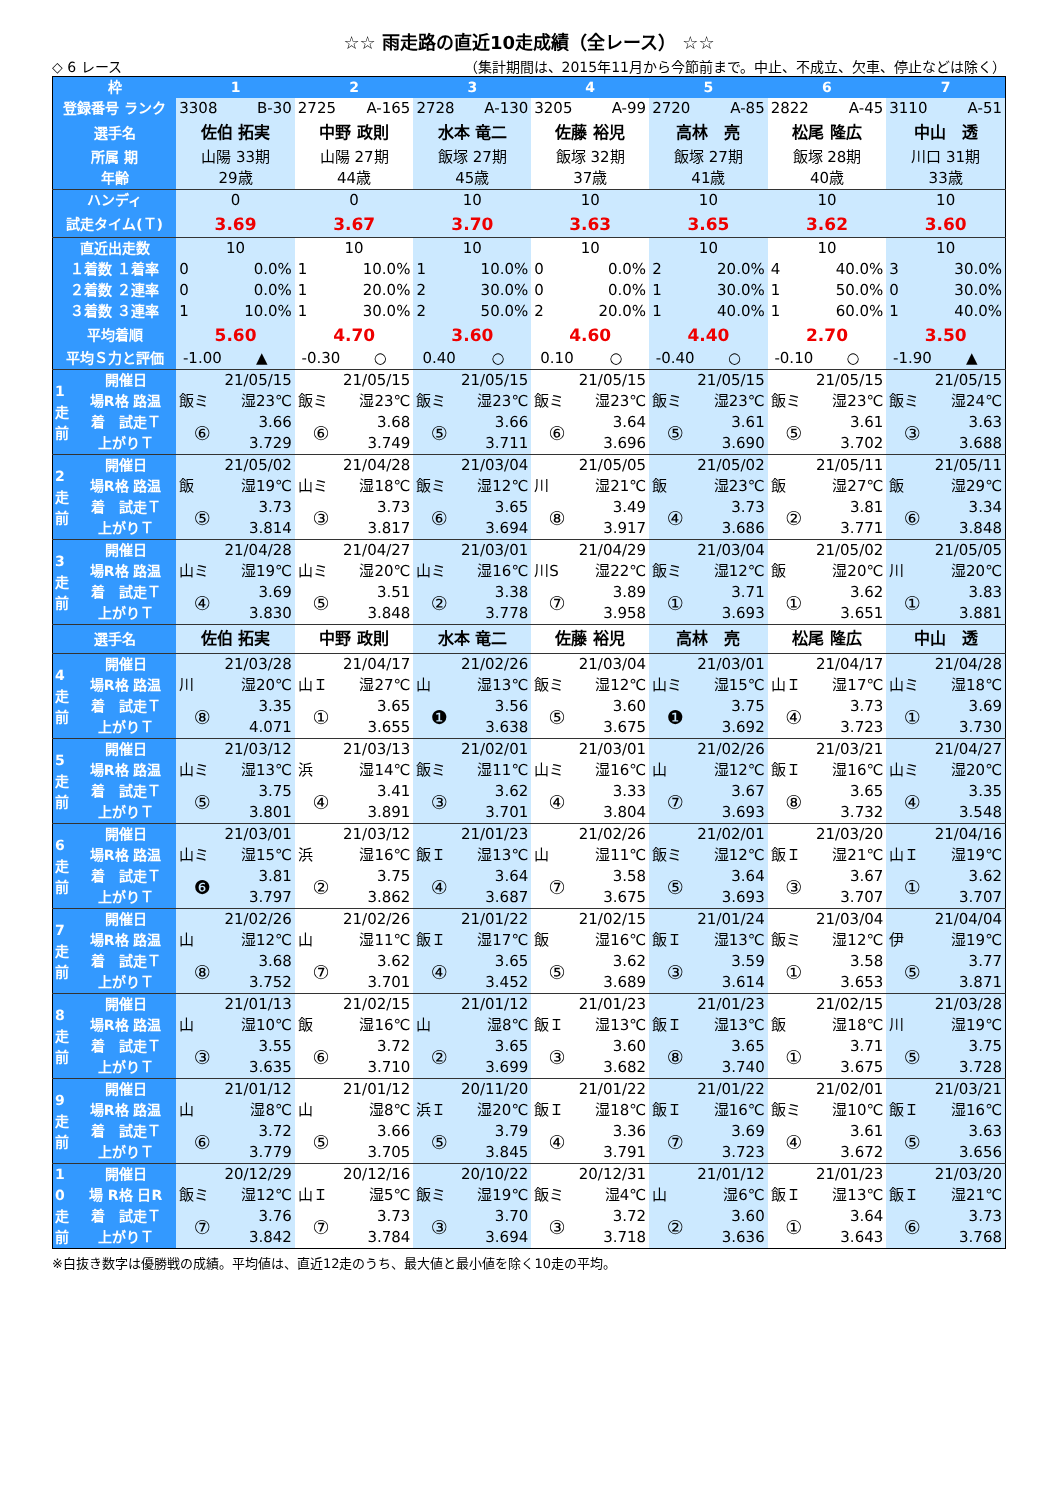☆☆ 雨走路の直近10走成績（全レース） ☆☆
◇ 6 レース （集計期間は、2015年11月から今節前まで。中止、不成立、欠車、停止などは除く）
| 枠 | | 1 | | 2 | | 3 | | 4 | | 5 | | 6 | | 7 | |
| 登録番号 ランク | | 3308 | B-30 | 2725 | A-165 | 2728 | A-130 | 3205 | A-99 | 2720 | A-85 | 2822 | A-45 | 3110 | A-51 |
| 選手名 | | 佐伯 拓実 | | 中野 政則 | | 水本 竜二 | | 佐藤 裕児 | | 高林 亮 | | 松尾 隆広 | | 中山 透 | |
| 所属 期 | | 山陽 33期 | | 山陽 27期 | | 飯塚 27期 | | 飯塚 32期 | | 飯塚 27期 | | 飯塚 28期 | | 川口 31期 | |
| 年齢 | | 29歳 | | 44歳 | | 45歳 | | 37歳 | | 41歳 | | 40歳 | | 33歳 | |
| ハンディ | | 0 | | 0 | | 10 | | 10 | | 10 | | 10 | | 10 | |
| 試走タイム(Ｔ) | | 3.69 | | 3.67 | | 3.70 | | 3.63 | | 3.65 | | 3.62 | | 3.60 | |
| 直近出走数 | | 10 | | 10 | | 10 | | 10 | | 10 | | 10 | | 10 | |
| １着数 １着率 | | 0 | 0.0% | 1 | 10.0% | 1 | 10.0% | 0 | 0.0% | 2 | 20.0% | 4 | 40.0% | 3 | 30.0% |
| ２着数 ２連率 | | 0 | 0.0% | 1 | 20.0% | 2 | 30.0% | 0 | 0.0% | 1 | 30.0% | 1 | 50.0% | 0 | 30.0% |
| ３着数 ３連率 | | 1 | 10.0% | 1 | 30.0% | 2 | 50.0% | 2 | 20.0% | 1 | 40.0% | 1 | 60.0% | 1 | 40.0% |
| 平均着順 | | 5.60 | | 4.70 | | 3.60 | | 4.60 | | 4.40 | | 2.70 | | 3.50 | |
| 平均Ｓ力と評価 | | -1.00 | ▲ | -0.30 | ○ | 0.40 | ○ | 0.10 | ○ | -0.40 | ○ | -0.10 | ○ | -1.90 | ▲ |
| 1 走 前 | 開催日 | 21/05/15 | | 21/05/15 | | 21/05/15 | | 21/05/15 | | 21/05/15 | | 21/05/15 | | 21/05/15 | |
| | 場R格 路温 | 飯ミ | 湿23℃ | 飯ミ | 湿23℃ | 飯ミ | 湿23℃ | 飯ミ | 湿23℃ | 飯ミ | 湿23℃ | 飯ミ | 湿23℃ | 飯ミ | 湿24℃ |
| | 着 試走Ｔ | ⑥ | 3.66 | ⑥ | 3.68 | ⑤ | 3.66 | ⑥ | 3.64 | ⑤ | 3.61 | ⑤ | 3.61 | ③ | 3.63 |
| | 上がりＴ | | 3.729 | | 3.749 | | 3.711 | | 3.696 | | 3.690 | | 3.702 | | 3.688 |
| 2 走 前 | 開催日 | 21/05/02 | | 21/04/28 | | 21/03/04 | | 21/05/05 | | 21/05/02 | | 21/05/11 | | 21/05/11 | |
| | 場R格 路温 | 飯 | 湿19℃ | 山ミ | 湿18℃ | 飯ミ | 湿12℃ | 川 | 湿21℃ | 飯 | 湿23℃ | 飯 | 湿27℃ | 飯 | 湿29℃ |
| | 着 試走Ｔ | ⑤ | 3.73 | ③ | 3.73 | ⑥ | 3.65 | ⑧ | 3.49 | ④ | 3.73 | ② | 3.81 | ⑥ | 3.34 |
| | 上がりＴ | | 3.814 | | 3.817 | | 3.694 | | 3.917 | | 3.686 | | 3.771 | | 3.848 |
| 3 走 前 | 開催日 | 21/04/28 | | 21/04/27 | | 21/03/01 | | 21/04/29 | | 21/03/04 | | 21/05/02 | | 21/05/05 | |
| | 場R格 路温 | 山ミ | 湿19℃ | 山ミ | 湿20℃ | 山ミ | 湿16℃ | 川S | 湿22℃ | 飯ミ | 湿12℃ | 飯 | 湿20℃ | 川 | 湿20℃ |
| | 着 試走Ｔ | ④ | 3.69 | ⑤ | 3.51 | ② | 3.38 | ⑦ | 3.89 | ① | 3.71 | ① | 3.62 | ① | 3.83 |
| | 上がりＴ | | 3.830 | | 3.848 | | 3.778 | | 3.958 | | 3.693 | | 3.651 | | 3.881 |
| 選手名 | | 佐伯 拓実 | | 中野 政則 | | 水本 竜二 | | 佐藤 裕児 | | 高林 亮 | | 松尾 隆広 | | 中山 透 | |
| 4 走 前 | 開催日 | 21/03/28 | | 21/04/17 | | 21/02/26 | | 21/03/04 | | 21/03/01 | | 21/04/17 | | 21/04/28 | |
| | 場R格 路温 | 川 | 湿20℃ | 山Ｉ | 湿27℃ | 山 | 湿13℃ | 飯ミ | 湿12℃ | 山ミ | 湿15℃ | 山Ｉ | 湿17℃ | 山ミ | 湿18℃ |
| | 着 試走Ｔ | ⑧ | 3.35 | ① | 3.65 | ❶ | 3.56 | ⑤ | 3.60 | ❶ | 3.75 | ④ | 3.73 | ① | 3.69 |
| | 上がりＴ | | 4.071 | | 3.655 | | 3.638 | | 3.675 | | 3.692 | | 3.723 | | 3.730 |
| 5 走 前 | 開催日 | 21/03/12 | | 21/03/13 | | 21/02/01 | | 21/03/01 | | 21/02/26 | | 21/03/21 | | 21/04/27 | |
| | 場R格 路温 | 山ミ | 湿13℃ | 浜 | 湿14℃ | 飯ミ | 湿11℃ | 山ミ | 湿16℃ | 山 | 湿12℃ | 飯Ｉ | 湿16℃ | 山ミ | 湿20℃ |
| | 着 試走Ｔ | ⑤ | 3.75 | ④ | 3.41 | ③ | 3.62 | ④ | 3.33 | ⑦ | 3.67 | ⑧ | 3.65 | ④ | 3.35 |
| | 上がりＴ | | 3.801 | | 3.891 | | 3.701 | | 3.804 | | 3.693 | | 3.732 | | 3.548 |
| 6 走 前 | 開催日 | 21/03/01 | | 21/03/12 | | 21/01/23 | | 21/02/26 | | 21/02/01 | | 21/03/20 | | 21/04/16 | |
| | 場R格 路温 | 山ミ | 湿15℃ | 浜 | 湿16℃ | 飯Ｉ | 湿13℃ | 山 | 湿11℃ | 飯ミ | 湿12℃ | 飯Ｉ | 湿21℃ | 山Ｉ | 湿19℃ |
| | 着 試走Ｔ | ❻ | 3.81 | ② | 3.75 | ④ | 3.64 | ⑦ | 3.58 | ⑤ | 3.64 | ③ | 3.67 | ① | 3.62 |
| | 上がりＴ | | 3.797 | | 3.862 | | 3.687 | | 3.675 | | 3.693 | | 3.707 | | 3.707 |
| 7 走 前 | 開催日 | 21/02/26 | | 21/02/26 | | 21/01/22 | | 21/02/15 | | 21/01/24 | | 21/03/04 | | 21/04/04 | |
| | 場R格 路温 | 山 | 湿12℃ | 山 | 湿11℃ | 飯Ｉ | 湿17℃ | 飯 | 湿16℃ | 飯Ｉ | 湿13℃ | 飯ミ | 湿12℃ | 伊 | 湿19℃ |
| | 着 試走Ｔ | ⑧ | 3.68 | ⑦ | 3.62 | ④ | 3.65 | ⑤ | 3.62 | ③ | 3.59 | ① | 3.58 | ⑤ | 3.77 |
| | 上がりＴ | | 3.752 | | 3.701 | | 3.452 | | 3.689 | | 3.614 | | 3.653 | | 3.871 |
| 8 走 前 | 開催日 | 21/01/13 | | 21/02/15 | | 21/01/12 | | 21/01/23 | | 21/01/23 | | 21/02/15 | | 21/03/28 | |
| | 場R格 路温 | 山 | 湿10℃ | 飯 | 湿16℃ | 山 | 湿8℃ | 飯Ｉ | 湿13℃ | 飯Ｉ | 湿13℃ | 飯 | 湿18℃ | 川 | 湿19℃ |
| | 着 試走Ｔ | ③ | 3.55 | ⑥ | 3.72 | ② | 3.65 | ③ | 3.60 | ⑧ | 3.65 | ① | 3.71 | ⑤ | 3.75 |
| | 上がりＴ | | 3.635 | | 3.710 | | 3.699 | | 3.682 | | 3.740 | | 3.675 | | 3.728 |
| 9 走 前 | 開催日 | 21/01/12 | | 21/01/12 | | 20/11/20 | | 21/01/22 | | 21/01/22 | | 21/02/01 | | 21/03/21 | |
| | 場R格 路温 | 山 | 湿8℃ | 山 | 湿8℃ | 浜Ｉ | 湿20℃ | 飯Ｉ | 湿18℃ | 飯Ｉ | 湿16℃ | 飯ミ | 湿10℃ | 飯Ｉ | 湿16℃ |
| | 着 試走Ｔ | ⑥ | 3.72 | ⑤ | 3.66 | ⑤ | 3.79 | ④ | 3.36 | ⑦ | 3.69 | ④ | 3.61 | ⑤ | 3.63 |
| | 上がりＴ | | 3.779 | | 3.705 | | 3.845 | | 3.791 | | 3.723 | | 3.672 | | 3.656 |
| 1 0 走 前 | 開催日 | 20/12/29 | | 20/12/16 | | 20/10/22 | | 20/12/31 | | 21/01/12 | | 21/01/23 | | 21/03/20 | |
| | 場 R格 日R | 飯ミ | 湿12℃ | 山Ｉ | 湿5℃ | 飯ミ | 湿19℃ | 飯ミ | 湿4℃ | 山 | 湿6℃ | 飯Ｉ | 湿13℃ | 飯Ｉ | 湿21℃ |
| | 着 試走Ｔ | ⑦ | 3.76 | ⑦ | 3.73 | ③ | 3.70 | ③ | 3.72 | ② | 3.60 | ① | 3.64 | ⑥ | 3.73 |
| | 上がりＴ | | 3.842 | | 3.784 | | 3.694 | | 3.718 | | 3.636 | | 3.643 | | 3.768 |
※白抜き数字は優勝戦の成績。平均値は、直近12走のうち、最大値と最小値を除く10走の平均。